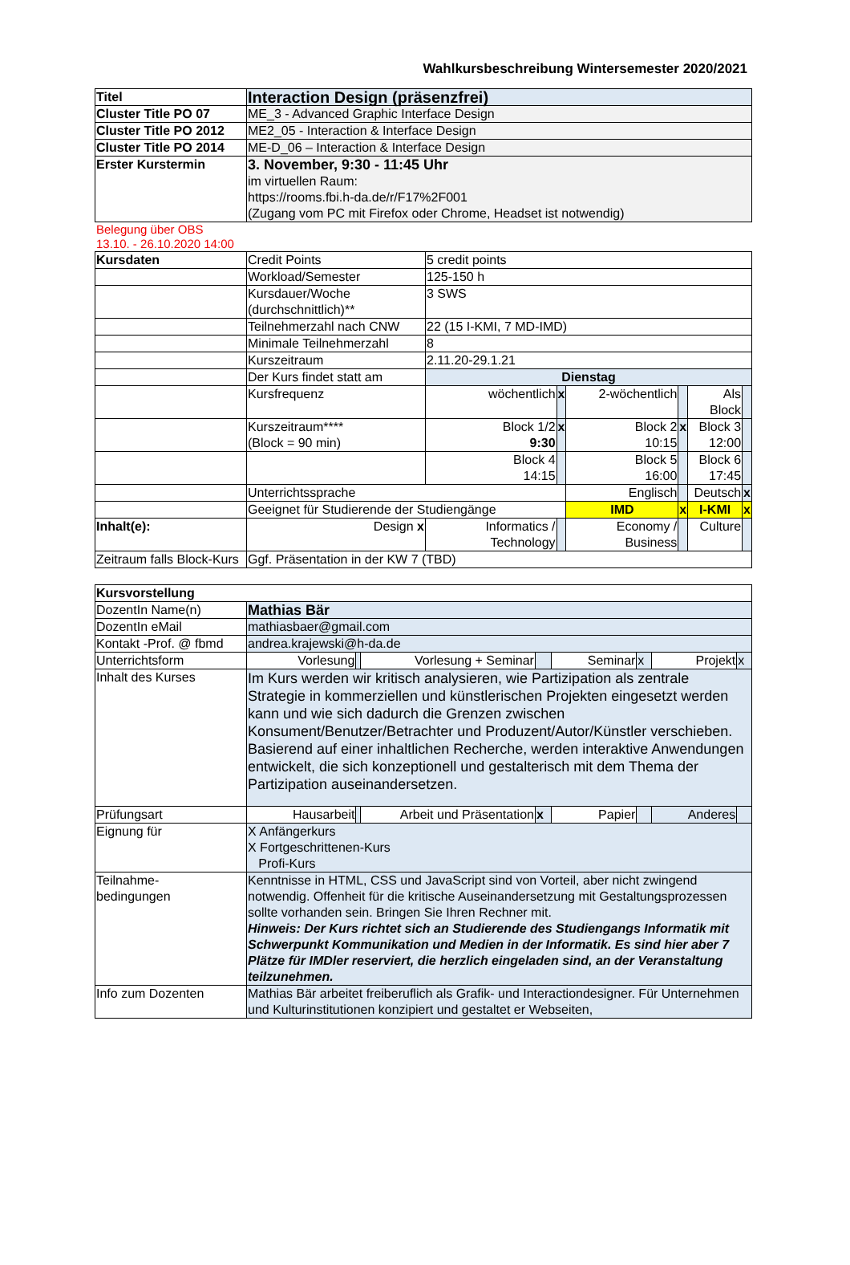Wahlkursbeschreibung Wintersemester 2020/2021
| Titel | Interaction Design (präsenzfrei) |
| Cluster Title PO 07 | ME_3 - Advanced Graphic Interface Design |
| Cluster Title PO 2012 | ME2_05 - Interaction & Interface Design |
| Cluster Title PO 2014 | ME-D_06 – Interaction & Interface Design |
| Erster Kurstermin | 3. November, 9:30 - 11:45 Uhr im virtuellen Raum: https://rooms.fbi.h-da.de/r/F17%2F001 (Zugang vom PC mit Firefox oder Chrome, Headset ist notwendig) |
Belegung über OBS
13.10. - 26.10.2020 14:00
| Kursdaten | Credit Points | 5 credit points | | | | | |
| | Workload/Semester | 125-150 h | | | | | |
| | Kursdauer/Woche (durchschnittlich)** | 3 SWS | | | | | |
| | Teilnehmerzahl nach CNW | 22 (15 I-KMI, 7 MD-IMD) | | | | | |
| | Minimale Teilnehmerzahl | 8 | | | | | |
| | Kurszeitraum | 2.11.20-29.1.21 | | | | | |
| | Der Kurs findet statt am | Dienstag | | | | | |
| | Kursfrequenz | wöchentlich | x | 2-wöchentlich | | Als Block | |
| | Kurszeitraum**** (Block = 90 min) | Block 1/2 9:30 | x | Block 2 10:15 | x | Block 3 12:00 | |
| | | Block 4 14:15 | | Block 5 16:00 | | Block 6 17:45 | |
| | Unterrichtssprache | | | Englisch | | Deutsch | x |
| | Geeignet für Studierende der Studiengänge | | | IMD | x | I-KMI | x |
| Inhalt(e): | Design x | Informatics / Technology | | Economy / Business | | Culture | |
| Zeitraum falls Block-Kurs | Ggf. Präsentation in der KW 7 (TBD) | | | | | | |
| Kursvorstellung | | | | | | | | |
| DozentIn Name(n) | Mathias Bär | | | | | | | |
| DozentIn eMail | mathiasbaer@gmail.com | | | | | | | |
| Kontakt -Prof. @ fbmd | andrea.krajewski@h-da.de | | | | | | | |
| Unterrichtsform | Vorlesung | | Vorlesung + Seminar | | Seminar | x | Projekt | x |
| Inhalt des Kurses | Im Kurs werden wir kritisch analysieren, wie Partizipation als zentrale Strategie in kommerziellen und künstlerischen Projekten eingesetzt werden kann und wie sich dadurch die Grenzen zwischen Konsument/Benutzer/Betrachter und Produzent/Autor/Künstler verschieben. Basierend auf einer inhaltlichen Recherche, werden interaktive Anwendungen entwickelt, die sich konzeptionell und gestalterisch mit dem Thema der Partizipation auseinandersetzen. | | | | | | | |
| Prüfungsart | Hausarbeit | | Arbeit und Präsentation | x | Papier | | Anderes | |
| Eignung für | X Anfängerkurs X Fortgeschrittenen-Kurs Profi-Kurs | | | | | | | |
| Teilnahme- bedingungen | Kenntnisse in HTML, CSS und JavaScript sind von Vorteil, aber nicht zwingend notwendig. Offenheit für die kritische Auseinandersetzung mit Gestaltungsprozessen sollte vorhanden sein. Bringen Sie Ihren Rechner mit. Hinweis: Der Kurs richtet sich an Studierende des Studiengangs Informatik mit Schwerpunkt Kommunikation und Medien in der Informatik. Es sind hier aber 7 Plätze für IMDler reserviert, die herzlich eingeladen sind, an der Veranstaltung teilzunehmen. | | | | | | | |
| Info zum Dozenten | Mathias Bär arbeitet freiberuflich als Grafik- und Interactiondesigner. Für Unternehmen und Kulturinstitutionen konzipiert und gestaltet er Webseiten, | | | | | | | |